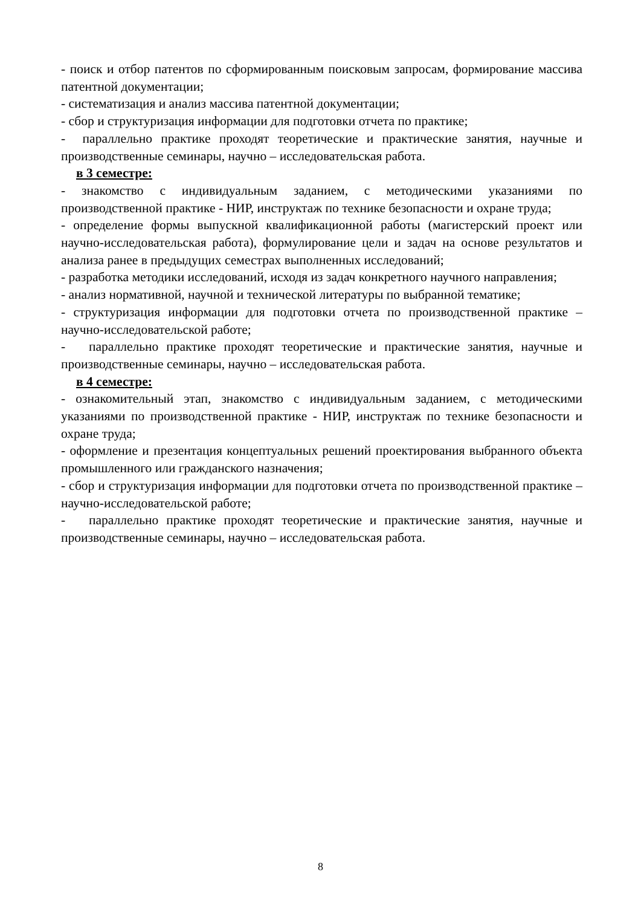- поиск и отбор патентов по сформированным поисковым запросам, формирование массива патентной документации;
- систематизация и анализ массива патентной документации;
- сбор и структуризация информации для подготовки отчета по практике;
- параллельно практике проходят теоретические и практические занятия, научные и производственные семинары, научно – исследовательская работа.
в 3 семестре:
- знакомство с индивидуальным заданием, с методическими указаниями по производственной практике - НИР, инструктаж по технике безопасности и охране труда;
- определение формы выпускной квалификационной работы (магистерский проект или научно-исследовательская работа), формулирование цели и задач на основе результатов и анализа ранее в предыдущих семестрах выполненных исследований;
- разработка методики исследований, исходя из задач конкретного научного направления;
- анализ нормативной, научной и технической литературы по выбранной тематике;
- структуризация информации для подготовки отчета по производственной практике – научно-исследовательской работе;
- параллельно практике проходят теоретические и практические занятия, научные и производственные семинары, научно – исследовательская работа.
в 4 семестре:
- ознакомительный этап, знакомство с индивидуальным заданием, с методическими указаниями по производственной практике - НИР, инструктаж по технике безопасности и охране труда;
- оформление и презентация концептуальных решений проектирования выбранного объекта промышленного или гражданского назначения;
- сбор и структуризация информации для подготовки отчета по производственной практике – научно-исследовательской работе;
- параллельно практике проходят теоретические и практические занятия, научные и производственные семинары, научно – исследовательская работа.
8